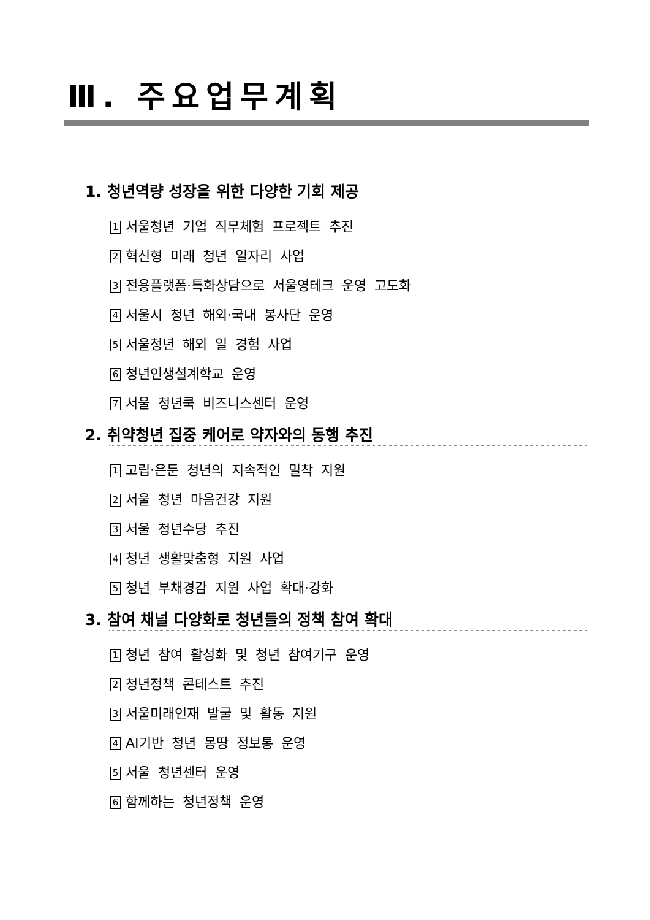Ⅲ. 주요업무계획
1. 청년역량 성장을 위한 다양한 기회 제공
1 서울청년 기업 직무체험 프로젝트 추진
2 혁신형 미래 청년 일자리 사업
3 전용플랫폼·특화상담으로 서울영테크 운영 고도화
4 서울시 청년 해외·국내 봉사단 운영
5 서울청년 해외 일 경험 사업
6 청년인생설계학교 운영
7 서울 청년쿡 비즈니스센터 운영
2. 취약청년 집중 케어로 약자와의 동행 추진
1 고립·은둔 청년의 지속적인 밀착 지원
2 서울 청년 마음건강 지원
3 서울 청년수당 추진
4 청년 생활맞춤형 지원 사업
5 청년 부채경감 지원 사업 확대·강화
3. 참여 채널 다양화로 청년들의 정책 참여 확대
1 청년 참여 활성화 및 청년 참여기구 운영
2 청년정책 콘테스트 추진
3 서울미래인재 발굴 및 활동 지원
4 AI기반 청년 몽땅 정보통 운영
5 서울 청년센터 운영
6 함께하는 청년정책 운영